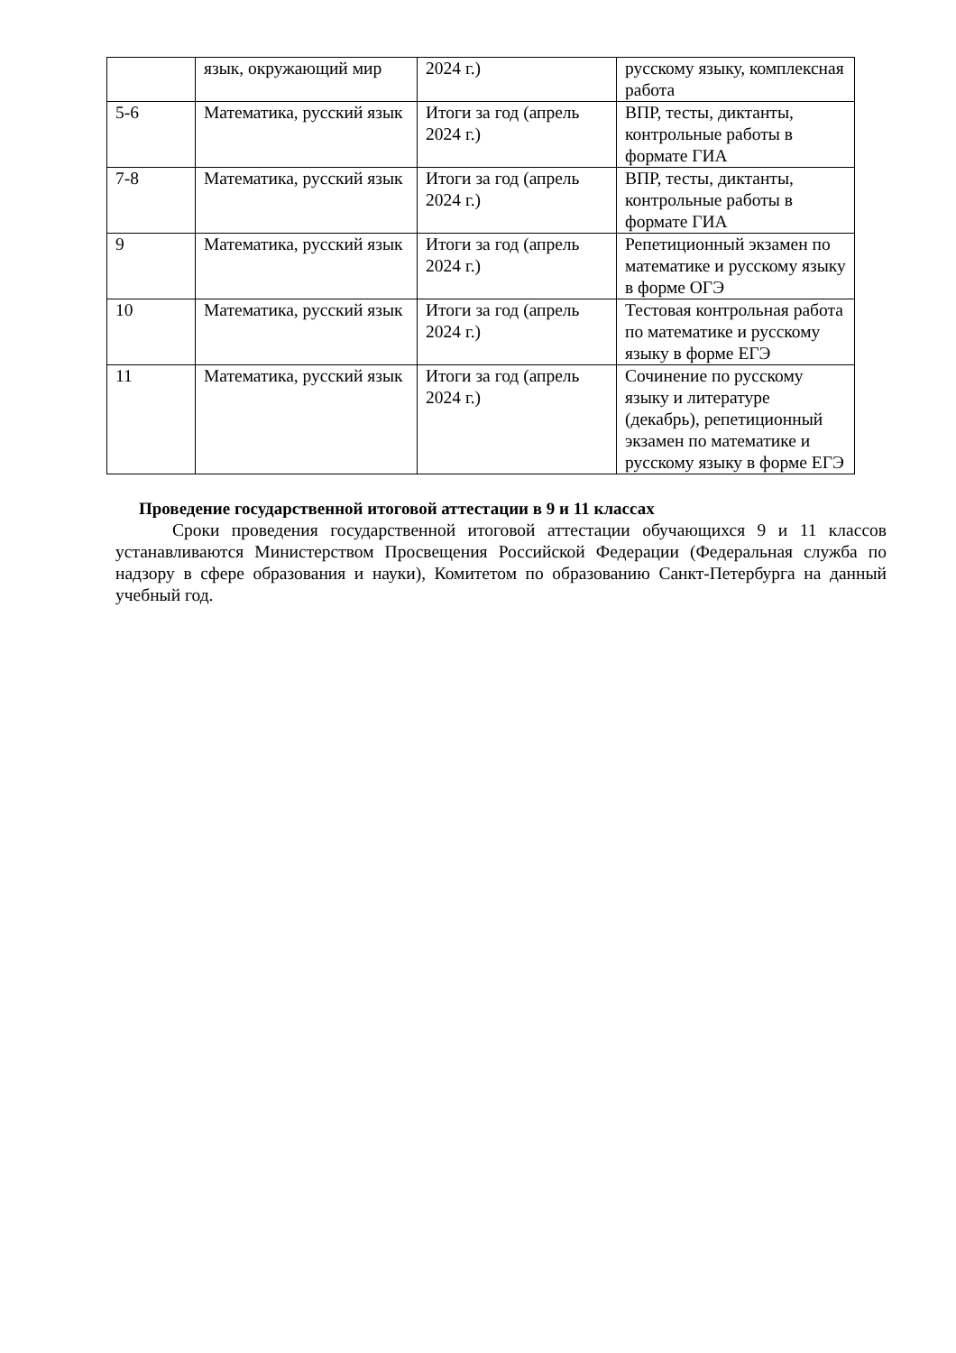| | язык, окружающий мир | 2024 г.) | русскому языку, комплексная работа |
| 5-6 | Математика, русский язык | Итоги за год (апрель 2024 г.) | ВПР, тесты, диктанты, контрольные работы в формате ГИА |
| 7-8 | Математика, русский язык | Итоги за год (апрель 2024 г.) | ВПР, тесты, диктанты, контрольные работы в формате ГИА |
| 9 | Математика, русский язык | Итоги за год (апрель 2024 г.) | Репетиционный экзамен по математике и русскому языку в форме ОГЭ |
| 10 | Математика, русский язык | Итоги за год (апрель 2024 г.) | Тестовая контрольная работа по математике и русскому языку в форме ЕГЭ |
| 11 | Математика, русский язык | Итоги за год (апрель 2024 г.) | Сочинение по русскому языку и литературе (декабрь), репетиционный экзамен по математике и русскому языку в форме ЕГЭ |
Проведение государственной итоговой аттестации в 9 и 11 классах
Сроки проведения государственной итоговой аттестации обучающихся 9 и 11 классов устанавливаются Министерством Просвещения Российской Федерации (Федеральная служба по надзору в сфере образования и науки), Комитетом по образованию Санкт-Петербурга на данный учебный год.